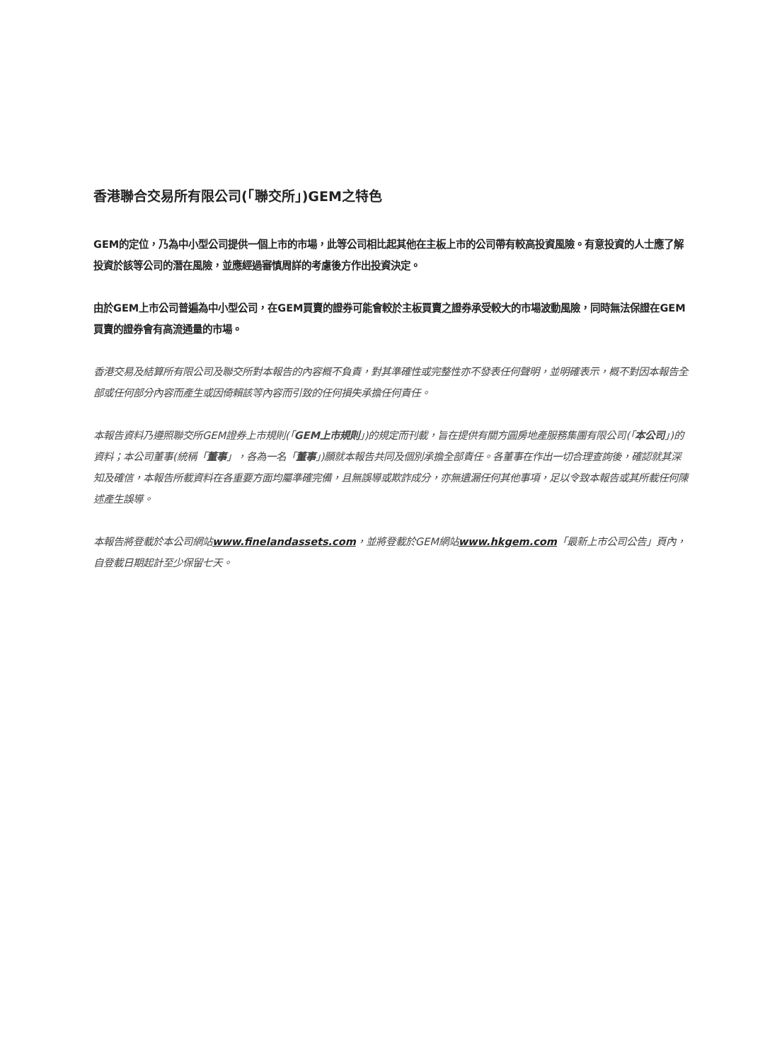香港聯合交易所有限公司(「聯交所」)GEM之特色
GEM的定位，乃為中小型公司提供一個上市的市場，此等公司相比起其他在主板上市的公司帶有較高投資風險。有意投資的人士應了解投資於該等公司的潛在風險，並應經過審慎周詳的考慮後方作出投資決定。
由於GEM上市公司普遍為中小型公司，在GEM買賣的證券可能會較於主板買賣之證券承受較大的市場波動風險，同時無法保證在GEM買賣的證券會有高流通量的市場。
香港交易及結算所有限公司及聯交所對本報告的內容概不負責，對其準確性或完整性亦不發表任何聲明，並明確表示，概不對因本報告全部或任何部分內容而產生或因倚賴該等內容而引致的任何損失承擔任何責任。
本報告資料乃遵照聯交所GEM證券上市規則(「GEM上市規則」)的規定而刊載，旨在提供有關方圓房地產服務集團有限公司(「本公司」)的資料；本公司董事(統稱「董事」，各為一名「董事」)願就本報告共同及個別承擔全部責任。各董事在作出一切合理查詢後，確認就其深知及確信，本報告所載資料在各重要方面均屬準確完備，且無誤導或欺詐成分，亦無遺漏任何其他事項，足以令致本報告或其所載任何陳述產生誤導。
本報告將登載於本公司網站www.finelandassets.com，並將登載於GEM網站www.hkgem.com「最新上市公司公告」頁內，自登載日期起計至少保留七天。